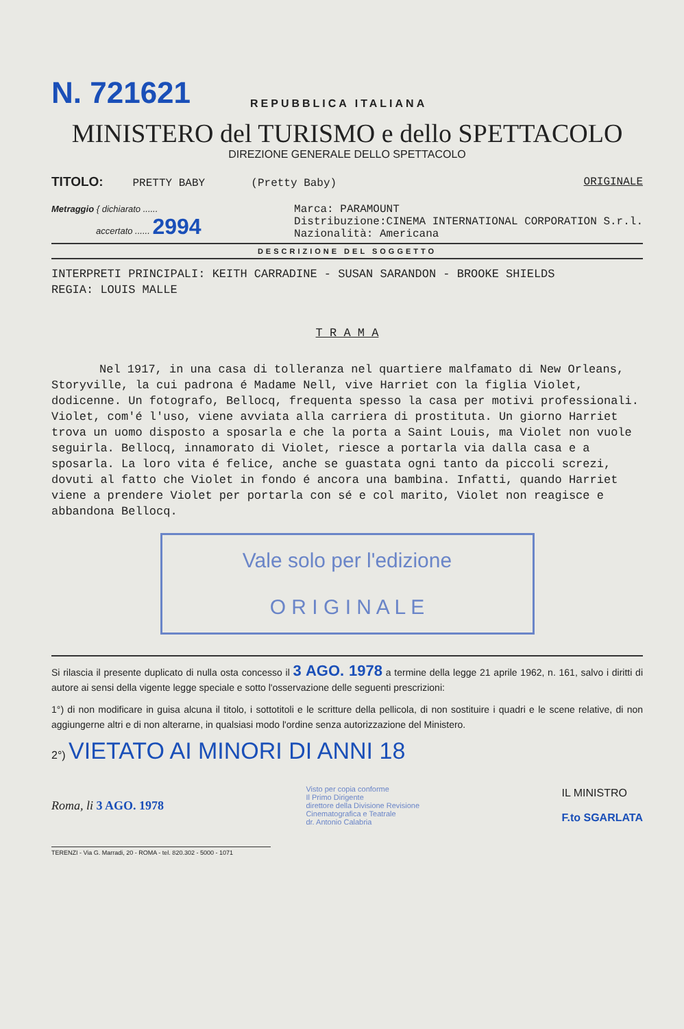N. 721621
REPUBBLICA ITALIANA
MINISTERO del TURISMO e dello SPETTACOLO
DIREZIONE GENERALE DELLO SPETTACOLO
TITOLO: PRETTY BABY (Pretty Baby) ORIGINALE
Metraggio { dichiarato ......
accertato ...... 2994
Marca: PARAMOUNT
Distribuzione:CINEMA INTERNATIONAL CORPORATION S.r.l.
Nazionalità: Americana
DESCRIZIONE DEL SOGGETTO
INTERPRETI PRINCIPALI: KEITH CARRADINE - SUSAN SARANDON - BROOKE SHIELDS
REGIA: LOUIS MALLE
T R A M A
Nel 1917, in una casa di tolleranza nel quartiere malfamato di New Orleans, Storyville, la cui padrona é Madame Nell, vive Harriet con la figlia Violet, dodicenne. Un fotografo, Bellocq, frequenta spesso la casa per motivi professionali. Violet, com'é l'uso, viene avviata alla carriera di prostituta. Un giorno Harriet trova un uomo disposto a sposarla e che la porta a Saint Louis, ma Violet non vuole seguirla. Bellocq, innamorato di Violet, riesce a portarla via dalla casa e a sposarla. La loro vita é felice, anche se guastata ogni tanto da piccoli screzi, dovuti al fatto che Violet in fondo é ancora una bambina. Infatti, quando Harriet viene a prendere Violet per portarla con sé e col marito, Violet non reagisce e abbandona Bellocq.
Vale solo per l'edizione
O R I G I N A L E
Si rilascia il presente duplicato di nulla osta concesso il 3 AGO. 1978 a termine della legge 21 aprile 1962, n. 161, salvo i diritti di autore ai sensi della vigente legge speciale e sotto l'osservazione delle seguenti prescrizioni:
1°) di non modificare in guisa alcuna il titolo, i sottotitoli e le scritture della pellicola, di non sostituire i quadri e le scene relative, di non aggiungerne altri e di non alterarne, in qualsiasi modo l'ordine senza autorizzazione del Ministero.
2°) VIETATO AI MINORI DI ANNI 18
Roma, li 3 AGO. 1978 Visto per copia conforme
Il Primo Dirigente
direttore della Divisione Revisione
Cinematografica e Teatrale
dr. Antonio Calabria IL MINISTRO
F.to SGARLATA
TERENZI - Via G. Marradi, 20 - ROMA - tel. 820.302 - 5000 - 1071